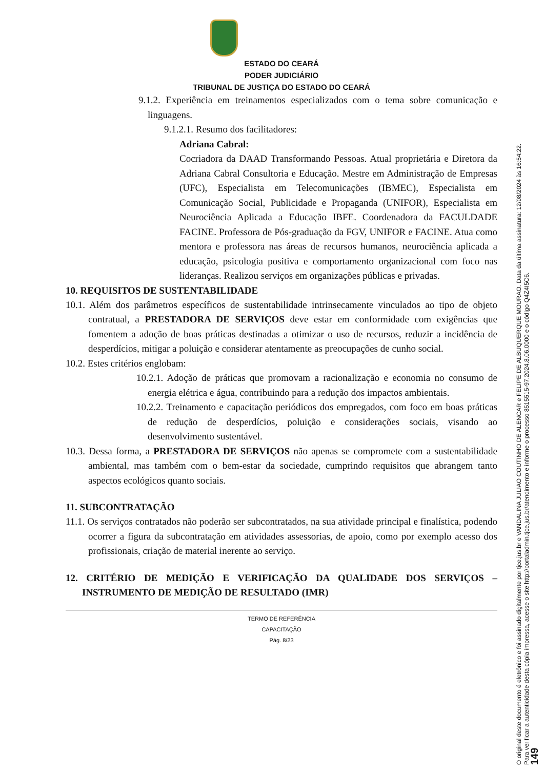ESTADO DO CEARÁ
PODER JUDICIÁRIO
TRIBUNAL DE JUSTIÇA DO ESTADO DO CEARÁ
9.1.2. Experiência em treinamentos especializados com o tema sobre comunicação e linguagens.
9.1.2.1. Resumo dos facilitadores:
Adriana Cabral:
Cocriadora da DAAD Transformando Pessoas. Atual proprietária e Diretora da Adriana Cabral Consultoria e Educação. Mestre em Administração de Empresas (UFC), Especialista em Telecomunicações (IBMEC), Especialista em Comunicação Social, Publicidade e Propaganda (UNIFOR), Especialista em Neurociência Aplicada a Educação IBFE. Coordenadora da FACULDADE FACINE. Professora de Pós-graduação da FGV, UNIFOR e FACINE. Atua como mentora e professora nas áreas de recursos humanos, neurociência aplicada a educação, psicologia positiva e comportamento organizacional com foco nas lideranças. Realizou serviços em organizações públicas e privadas.
10. REQUISITOS DE SUSTENTABILIDADE
10.1. Além dos parâmetros específicos de sustentabilidade intrinsecamente vinculados ao tipo de objeto contratual, a PRESTADORA DE SERVIÇOS deve estar em conformidade com exigências que fomentem a adoção de boas práticas destinadas a otimizar o uso de recursos, reduzir a incidência de desperdícios, mitigar a poluição e considerar atentamente as preocupações de cunho social.
10.2. Estes critérios englobam:
10.2.1. Adoção de práticas que promovam a racionalização e economia no consumo de energia elétrica e água, contribuindo para a redução dos impactos ambientais.
10.2.2. Treinamento e capacitação periódicos dos empregados, com foco em boas práticas de redução de desperdícios, poluição e considerações sociais, visando ao desenvolvimento sustentável.
10.3. Dessa forma, a PRESTADORA DE SERVIÇOS não apenas se compromete com a sustentabilidade ambiental, mas também com o bem-estar da sociedade, cumprindo requisitos que abrangem tanto aspectos ecológicos quanto sociais.
11. SUBCONTRATAÇÃO
11.1. Os serviços contratados não poderão ser subcontratados, na sua atividade principal e finalística, podendo ocorrer a figura da subcontratação em atividades assessorias, de apoio, como por exemplo acesso dos profissionais, criação de material inerente ao serviço.
12. CRITÉRIO DE MEDIÇÃO E VERIFICAÇÃO DA QUALIDADE DOS SERVIÇOS – INSTRUMENTO DE MEDIÇÃO DE RESULTADO (IMR)
TERMO DE REFERÊNCIA
CAPACITAÇÃO
Pág. 8/23
O original deste documento é eletrônico e foi assinado digitalmente por tjce.jus.br e VANDALINA JULIAO COUTINHO DE ALENCAR e FELIPE DE ALBUQUERQUE MOURAO. Data da última assinatura: 12/08/2024 às 16:54:22.
Para verificar a autenticidade desta cópia impressa, acesse o site http://portaladmin.tjce.jus.br/atendimento e informe o processo 8515515-97.2024.8.06.0000 e o código Q4Z4I5C6.
149